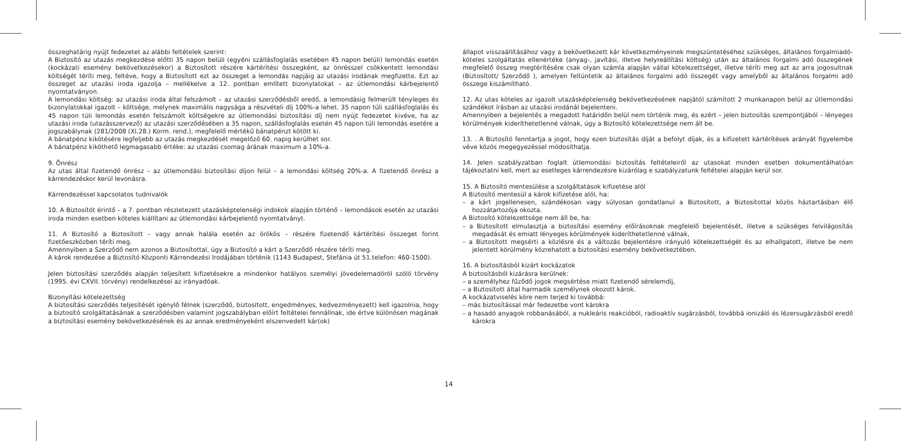összeghatárig nyújt fedezetet az alábbi feltételek szerint:
A Biztosító az utazás megkezdése előtti 35 napon belüli (egyéni szállásfoglalás esetében 45 napon belüli) lemondás esetén (kockázati esemény bekövetkezésekor) a Biztosított részére kártérítési összegként, az önrésszel csökkentett lemondási költségét téríti meg, feltéve, hogy a Biztosított ezt az összeget a lemondás napjáig az utazási irodának megfizette. Ezt az összeget az utazási iroda igazolja – mellékelve a 12. pontban említett bizonylatokat – az útlemondási kárbejelentő nyomtatványon.
A lemondási költség: az utazási iroda által felszámolt – az utazási szerződésből eredő, a lemondásig felmerült tényleges és bizonylatokkal igazolt – költsége, melynek maximális nagysága a részvételi díj 100%-a lehet. 35 napon túli szállásfoglalás és 45 napon túli lemondás esetén felszámolt költségekre az útlemondási biztosítási díj nem nyújt fedezetet kivéve, ha az utazási iroda (utazásszervező) az utazási szerződésében a 35 napon, szállásfoglalás esetén 45 napon túli lemondás esetére a jogszabálynak (281/2008 (XI.28.) Korm. rend.), megfelelő mértékű bánatpénzt kötött ki.
A bánatpénz kikötésére legfeljebb az utazás megkezdését megelőző 60. napig kerülhet sor.
A bánatpénz kiköthető legmagasabb értéke: az utazási csomag árának maximum a 10%-a.
9. Önrész
Az utas által fizetendő önrész – az útlemondási biztosítási díjon felül – a lemondási költség 20%-a. A fizetendő önrész a kárrendezéskor kerül levonásra.
Kárrendezéssel kapcsolatos tudnivalók
10. A Biztosítót érintő – a 7. pontban részletezett utazásképtelenségi indokok alapján történő – lemondások esetén az utazási iroda minden esetben köteles kiállítani az útlemondási kárbejelentő nyomtatványt.
11. A Biztosító a Biztosított – vagy annak halála esetén az örökös – részére fizetendő kártérítési összeget forint fizetőeszközben téríti meg.
Amennyiben a Szerződő nem azonos a Biztosítottal, úgy a Biztosító a kárt a Szerződő részére téríti meg.
A károk rendezése a Biztosító Központi Kárrendezési Irodájában történik (1143 Budapest, Stefánia út 51.telefon: 460-1500).
Jelen biztosítási szerződés alapján teljesített kifizetésekre a mindenkor hatályos személyi jövedelemadóról szóló törvény (1995. évi CXVII. törvény) rendelkezései az irányadóak.
Bizonyítási kötelezettség
A biztosítási szerződés teljesítését igénylő félnek (szerződő, biztosított, engedményes, kedvezményezett) kell igazolnia, hogy a biztosító szolgáltatásának a szerződésben valamint jogszabályban előírt feltételei fennállnak, ide értve különösen magának a biztosítási esemény bekövetkezésének és az annak eredményeként elszenvedett kár(ok)
állapot visszaállításához vagy a bekövetkezett kár következményeinek megszüntetéséhez szükséges, általános forgalmiadó-köteles szolgáltatás ellenértéke (anyag-, javítási, illetve helyreállítási költség) után az általános forgalmi adó összegének megfelelő összeg megtérítésére csak olyan számla alapján vállal kötelezettséget, illetve téríti meg azt az arra jogosultnak (Biztosított/ Szerződő ), amelyen feltüntetik az általános forgalmi adó összegét vagy amelyből az általános forgalmi adó összege kiszámítható.
12. Az utas köteles az igazolt utazásképtelenség bekövetkezésének napjától számított 2 munkanapon belül az útlemondási szándékot írásban az utazási irodánál bejelenteni.
Amennyiben a bejelentés a megadott határidőn belül nem történik meg, és ezért – jelen biztosítás szempontjából – lényeges körülmények kideríthetetlenné válnak, úgy a Biztosító kötelezettsége nem áll be.
13. . A Biztosító fenntartja a jogot, hogy ezen biztosítás díját a befolyt díjak, és a kifizetett kártérítések arányát figyelembe véve közös megegyezéssel módosíthatja.
14. Jelen szabályzatban foglalt útlemondási biztosítás feltételeiről az utasokat minden esetben dokumentálhatóan tájékoztatni kell, mert az esetleges kárrendezésre kizárólag e szabályzatunk feltételei alapján kerül sor.
15. A Biztosító mentesülése a szolgáltatások kifizetése alól
A Biztosító mentesül a károk kifizetése alól, ha:
– a kárt jogellenesen, szándékosan vagy súlyosan gondatlanul a Biztosított, a Biztosítottal közös háztartásban élő hozzátartozója okozta.
A Biztosító kötelezettsége nem áll be, ha:
– a Biztosított elmulasztja a biztosítási esemény előírásoknak megfelelő bejelentését, illetve a szükséges felvilágosítás megadását és emiatt lényeges körülmények kideríthetetlenné válnak,
– a Biztosított megsérti a közlésre és a változás bejelentésre irányuló kötelezettségét és az elhallgatott, illetve be nem jelentett körülmény közrehatott a biztosítási esemény bekövetkeztében.
16. A biztosításból kizárt kockázatok
A biztosításból kizárásra kerülnek:
– a személyhez fűződő jogok megsértése miatt fizetendő sérelemdíj,
– a Biztosított által harmadik személynek okozott károk.
A kockázatviselés köre nem terjed ki továbbá:
– más biztosítással már fedezetbe vont károkra
– a hasadó anyagok robbanásából, a nukleáris reakcióból, radioaktív sugárzásból, továbbá ionizáló és lézersugárzásból eredő károkra
14